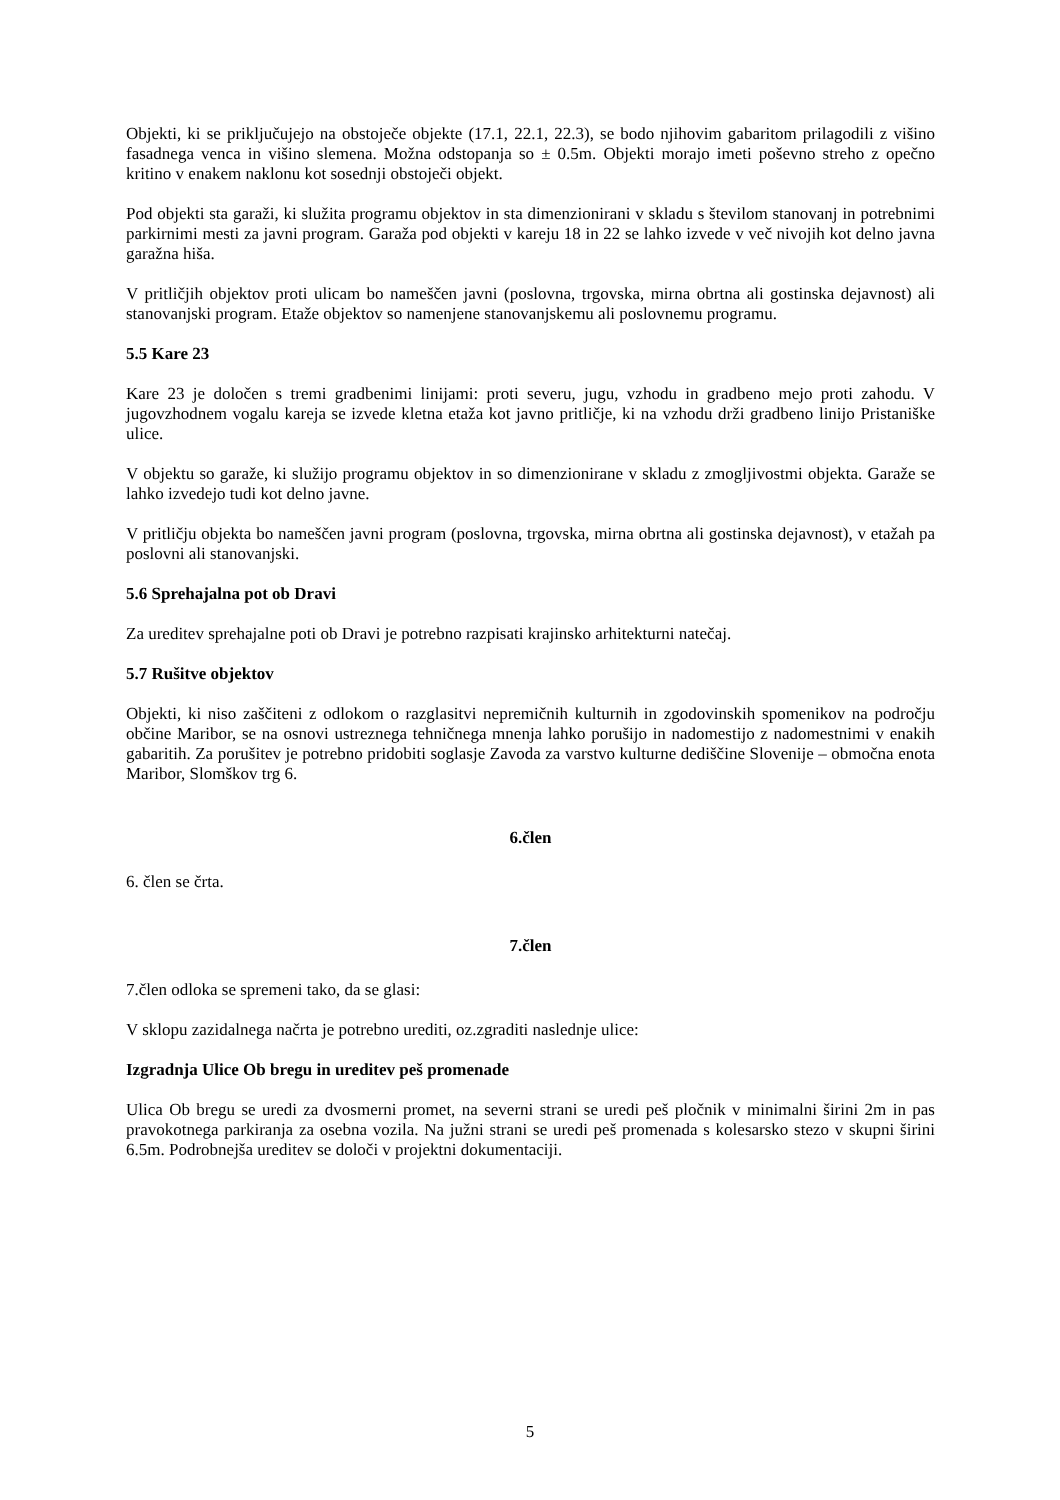Objekti, ki se priključujejo na obstoječe objekte (17.1, 22.1, 22.3), se bodo njihovim gabaritom prilagodili z višino fasadnega venca in višino slemena. Možna odstopanja so ± 0.5m. Objekti morajo imeti poševno streho z opečno kritino v enakem naklonu kot sosednji obstoječi objekt.
Pod objekti sta garaži, ki služita programu objektov in sta dimenzionirani v skladu s številom stanovanj in potrebnimi parkirnimi mesti za javni program. Garaža pod objekti v kareju 18 in 22 se lahko izvede v več nivojih kot delno javna garažna hiša.
V pritličjih objektov proti ulicam bo nameščen javni (poslovna, trgovska, mirna obrtna ali gostinska dejavnost) ali stanovanjski program. Etaže objektov so namenjene stanovanjskemu ali poslovnemu programu.
5.5 Kare 23
Kare 23 je določen s tremi gradbenimi linijami: proti severu, jugu, vzhodu in gradbeno mejo proti zahodu. V jugovzhodnem vogalu kareja se izvede kletna etaža kot javno pritličje, ki na vzhodu drži gradbeno linijo Pristaniške ulice.
V objektu so garaže, ki služijo programu objektov in so dimenzionirane v skladu z zmogljivostmi objekta. Garaže se lahko izvedejo tudi kot delno javne.
V pritličju objekta bo nameščen javni program (poslovna, trgovska, mirna obrtna ali gostinska dejavnost), v etažah pa poslovni ali stanovanjski.
5.6 Sprehajalna pot ob Dravi
Za ureditev sprehajalne poti ob Dravi je potrebno razpisati krajinsko arhitekturni natečaj.
5.7 Rušitve objektov
Objekti, ki niso zaščiteni z odlokom o razglasitvi nepremičnih kulturnih in zgodovinskih spomenikov na področju občine Maribor, se na osnovi ustreznega tehničnega mnenja lahko porušijo in nadomestijo z nadomestnimi v enakih gabaritih. Za porušitev je potrebno pridobiti soglasje Zavoda za varstvo kulturne dediščine Slovenije – območna enota Maribor, Slomškov trg 6.
6.člen
6. člen se črta.
7.člen
7.člen odloka se spremeni tako, da se glasi:
V sklopu zazidalnega načrta je potrebno urediti, oz.zgraditi naslednje ulice:
Izgradnja Ulice Ob bregu in ureditev peš promenade
Ulica Ob bregu se uredi za dvosmerni promet, na severni strani se uredi peš pločnik v minimalni širini 2m in pas pravokotnega parkiranja za osebna vozila. Na južni strani se uredi peš promenada s kolesarsko stezo v skupni širini 6.5m. Podrobnejša ureditev se določi v projektni dokumentaciji.
5